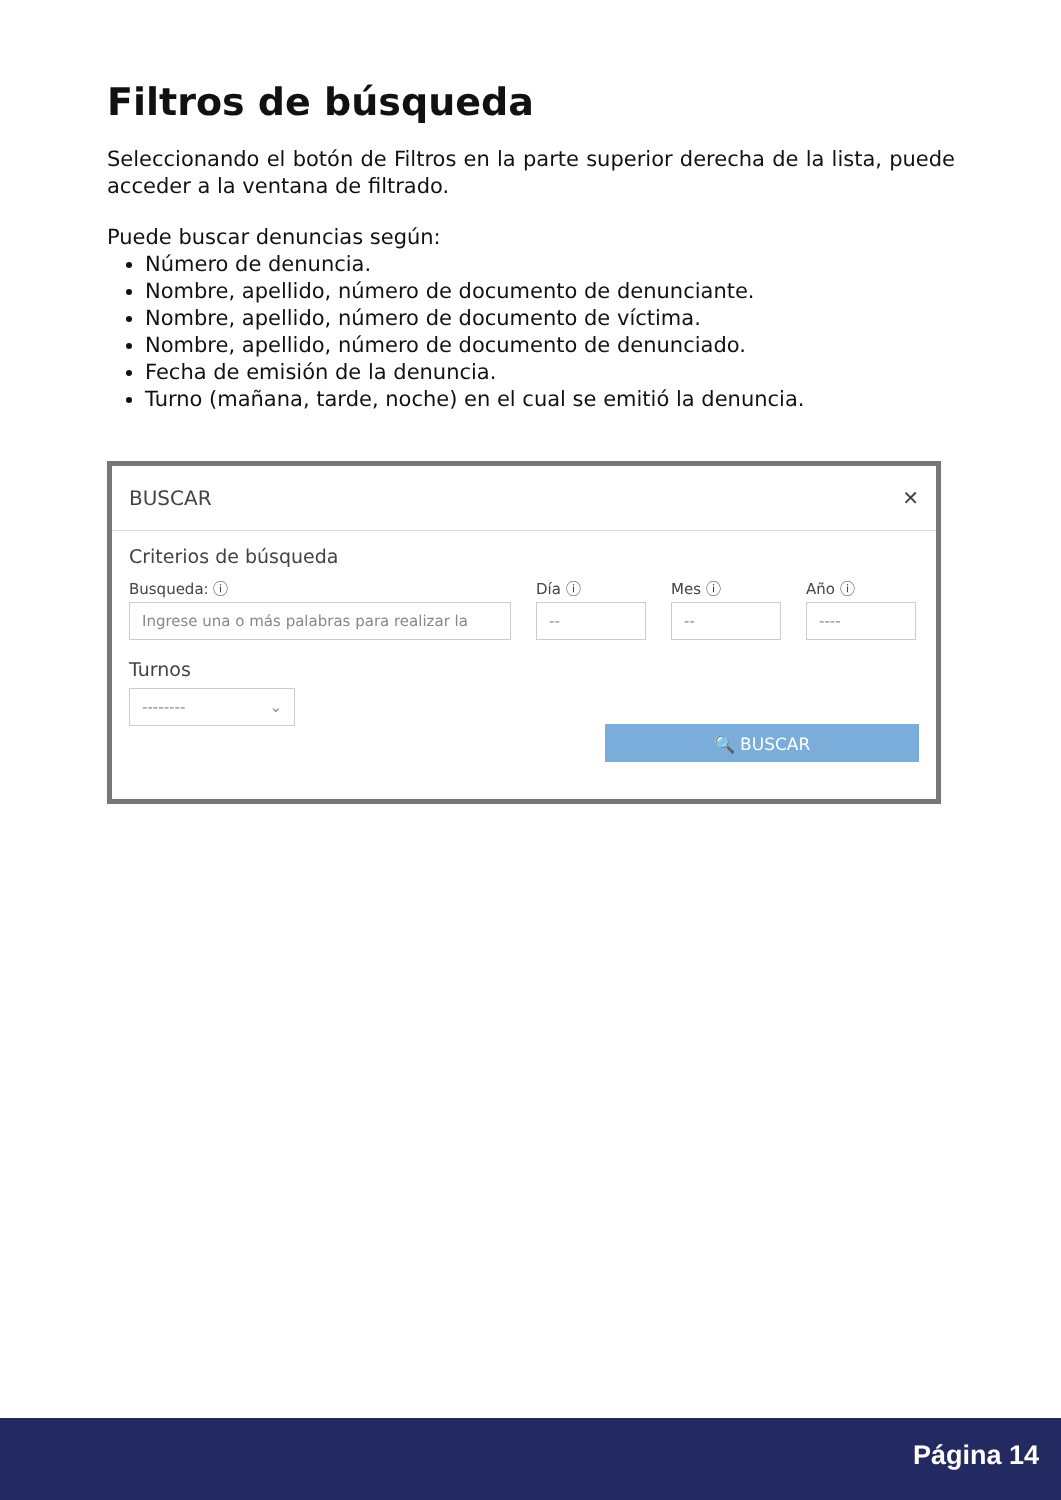Filtros de búsqueda
Seleccionando el botón de Filtros en la parte superior derecha de la lista, puede acceder a la ventana de filtrado.
Puede buscar denuncias según:
Número de denuncia.
Nombre, apellido, número de documento de denunciante.
Nombre, apellido, número de documento de víctima.
Nombre, apellido, número de documento de denunciado.
Fecha de emisión de la denuncia.
Turno (mañana, tarde, noche) en el cual se emitió la denuncia.
BUSCAR ✕
Criterios de búsqueda
Busqueda: ⓘ
Ingrese una o más palabras para realizar la
Día ⓘ
--
Mes ⓘ
--
Año ⓘ
----
Turnos
-------- ⌄
🔍 BUSCAR
Página 14